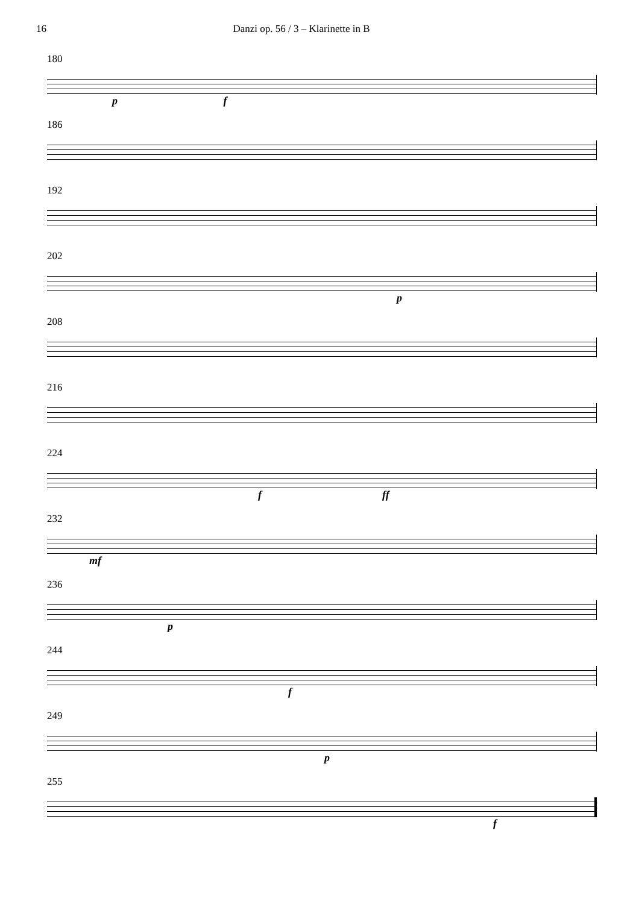16 Danzi op. 56 / 3 – Klarinette in B
180
p f
186
192
202
p
208
216
224
f ff
232
mf
236
p
244
f
249
p
255
f